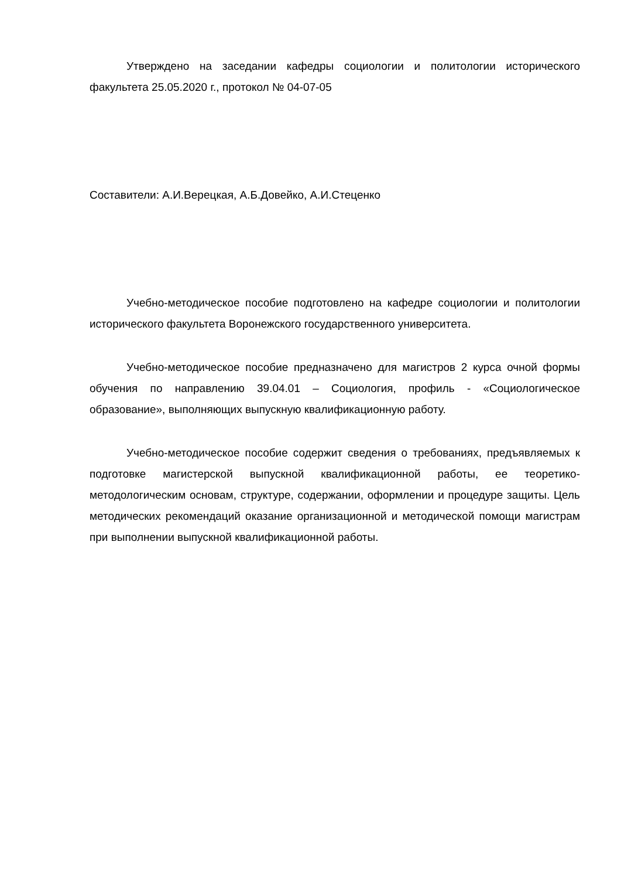Утверждено на заседании кафедры социологии и политологии исторического факультета 25.05.2020 г., протокол № 04-07-05
Составители: А.И.Верецкая, А.Б.Довейко, А.И.Стеценко
Учебно-методическое пособие подготовлено на кафедре социологии и политологии исторического факультета Воронежского государственного университета.
Учебно-методическое пособие предназначено для магистров 2 курса очной формы обучения по направлению 39.04.01 – Социология, профиль - «Социологическое образование», выполняющих выпускную квалификационную работу.
Учебно-методическое пособие содержит сведения о требованиях, предъявляемых к подготовке магистерской выпускной квалификационной работы, ее теоретико-методологическим основам, структуре, содержании, оформлении и процедуре защиты. Цель методических рекомендаций оказание организационной и методической помощи магистрам при выполнении выпускной квалификационной работы.